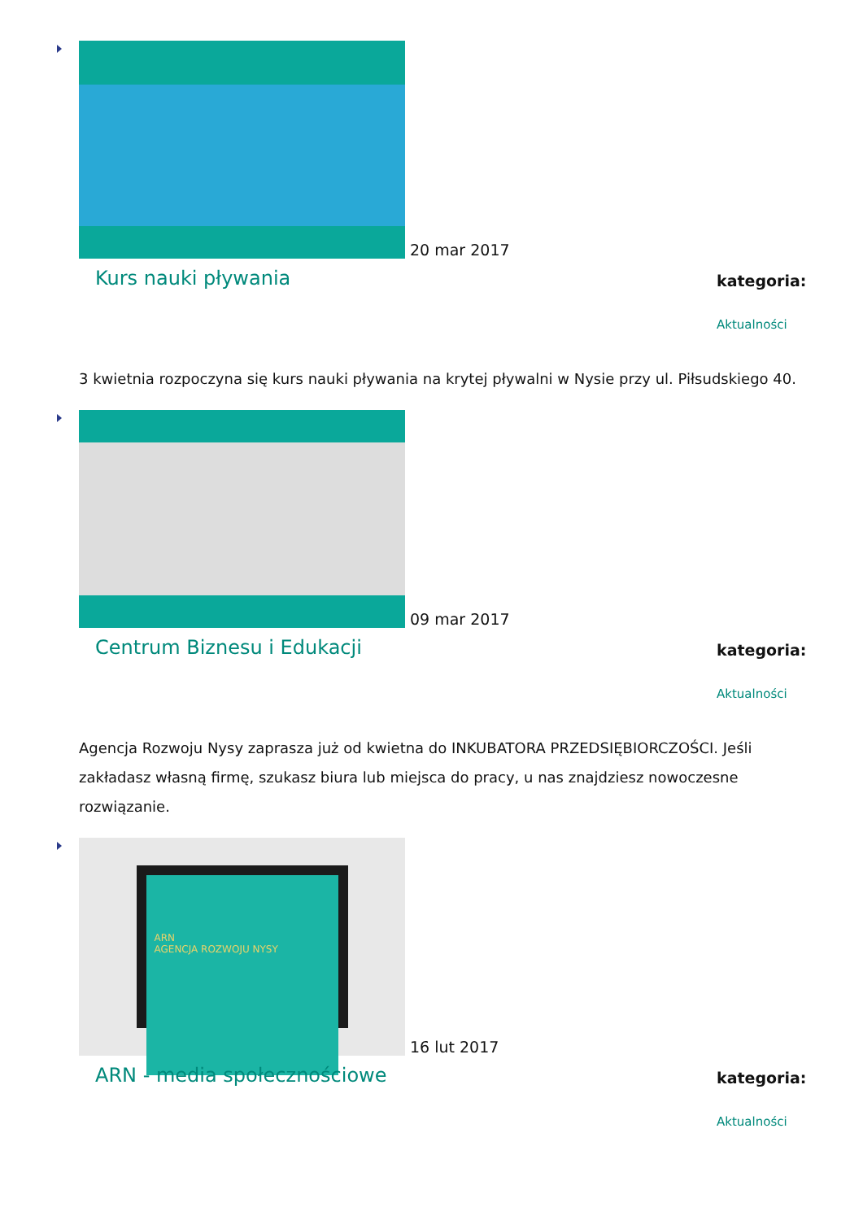20 mar 2017
Kurs nauki pływania
kategoria:
Aktualności
3 kwietnia rozpoczyna się kurs nauki pływania na krytej pływalni w Nysie przy ul. Piłsudskiego 40.
09 mar 2017
Centrum Biznesu i Edukacji
kategoria:
Aktualności
Agencja Rozwoju Nysy zaprasza już od kwietna do INKUBATORA PRZEDSIĘBIORCZOŚCI. Jeśli zakładasz własną firmę, szukasz biura lub miejsca do pracy, u nas znajdziesz nowoczesne rozwiązanie.
ARN
AGENCJA ROZWOJU NYSY
16 lut 2017
ARN - media społecznościowe
kategoria:
Aktualności